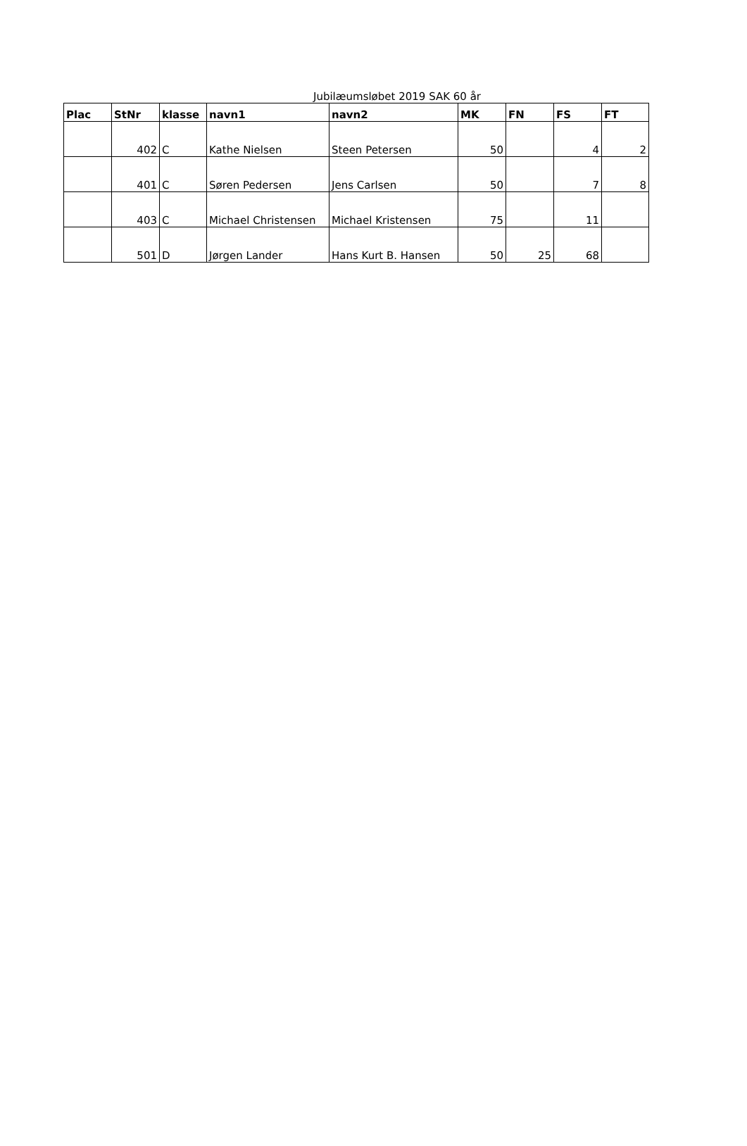Jubilæumsløbet 2019 SAK 60 år
| Plac | StNr | klasse | navn1 | navn2 | MK | FN | FS | FT |
| --- | --- | --- | --- | --- | --- | --- | --- | --- |
| | 402 | C | Kathe Nielsen | Steen Petersen | 50 | | 4 | 2 |
| | 401 | C | Søren Pedersen | Jens Carlsen | 50 | | 7 | 8 |
| | 403 | C | Michael Christensen | Michael Kristensen | 75 | | 11 | |
| | 501 | D | Jørgen Lander | Hans Kurt B. Hansen | 50 | 25 | 68 | |